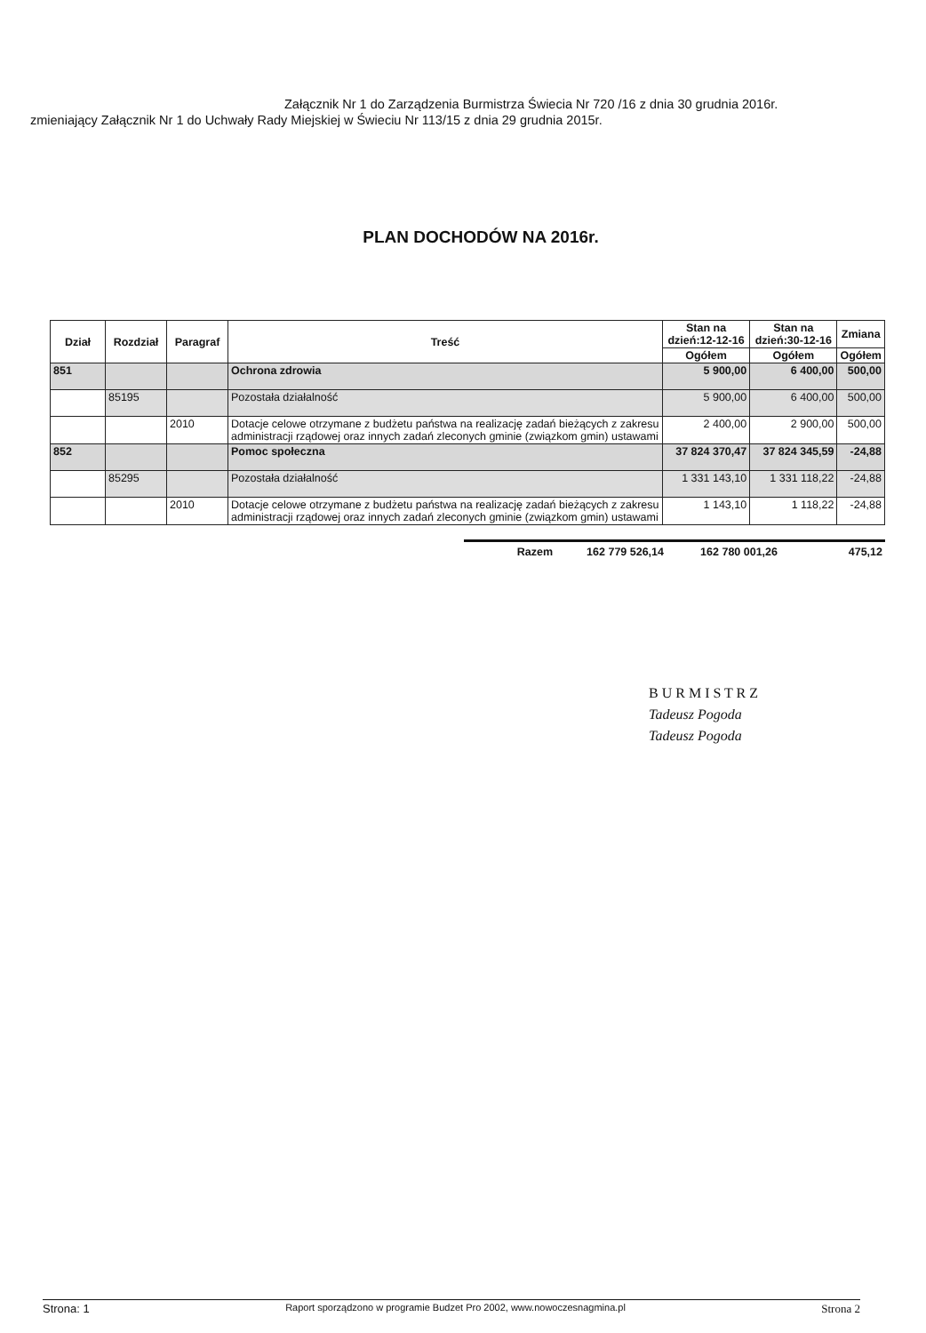Załącznik Nr 1 do Zarządzenia Burmistrza Świecia Nr 720 /16 z dnia 30 grudnia 2016r.
zmieniający Załącznik Nr 1 do Uchwały Rady Miejskiej w Świeciu Nr 113/15 z dnia 29 grudnia 2015r.
PLAN DOCHODÓW NA 2016r.
| Dział | Rozdział | Paragraf | Treść | Stan na dzień:12-12-16 | Stan na dzień:30-12-16 | Zmiana |
| --- | --- | --- | --- | --- | --- | --- |
| | | | | Ogółem | Ogółem | Ogółem |
| 851 | | | Ochrona zdrowia | 5 900,00 | 6 400,00 | 500,00 |
| | 85195 | | Pozostała działalność | 5 900,00 | 6 400,00 | 500,00 |
| | | 2010 | Dotacje celowe otrzymane z budżetu państwa na realizację zadań bieżących z zakresu administracji rządowej oraz innych zadań zleconych gminie (związkom gmin) ustawami | 2 400,00 | 2 900,00 | 500,00 |
| 852 | | | Pomoc społeczna | 37 824 370,47 | 37 824 345,59 | -24,88 |
| | 85295 | | Pozostała działalność | 1 331 143,10 | 1 331 118,22 | -24,88 |
| | | 2010 | Dotacje celowe otrzymane z budżetu państwa na realizację zadań bieżących z zakresu administracji rządowej oraz innych zadań zleconych gminie (związkom gmin) ustawami | 1 143,10 | 1 118,22 | -24,88 |
Razem 162 779 526,14 162 780 001,26 475,12
B U R M I S T R Z
Tadeusz Pogoda
Tadeusz Pogoda
Strona: 1 Raport sporządzono w programie Budzet Pro 2002, www.nowoczesnagmina.pl Strona 2